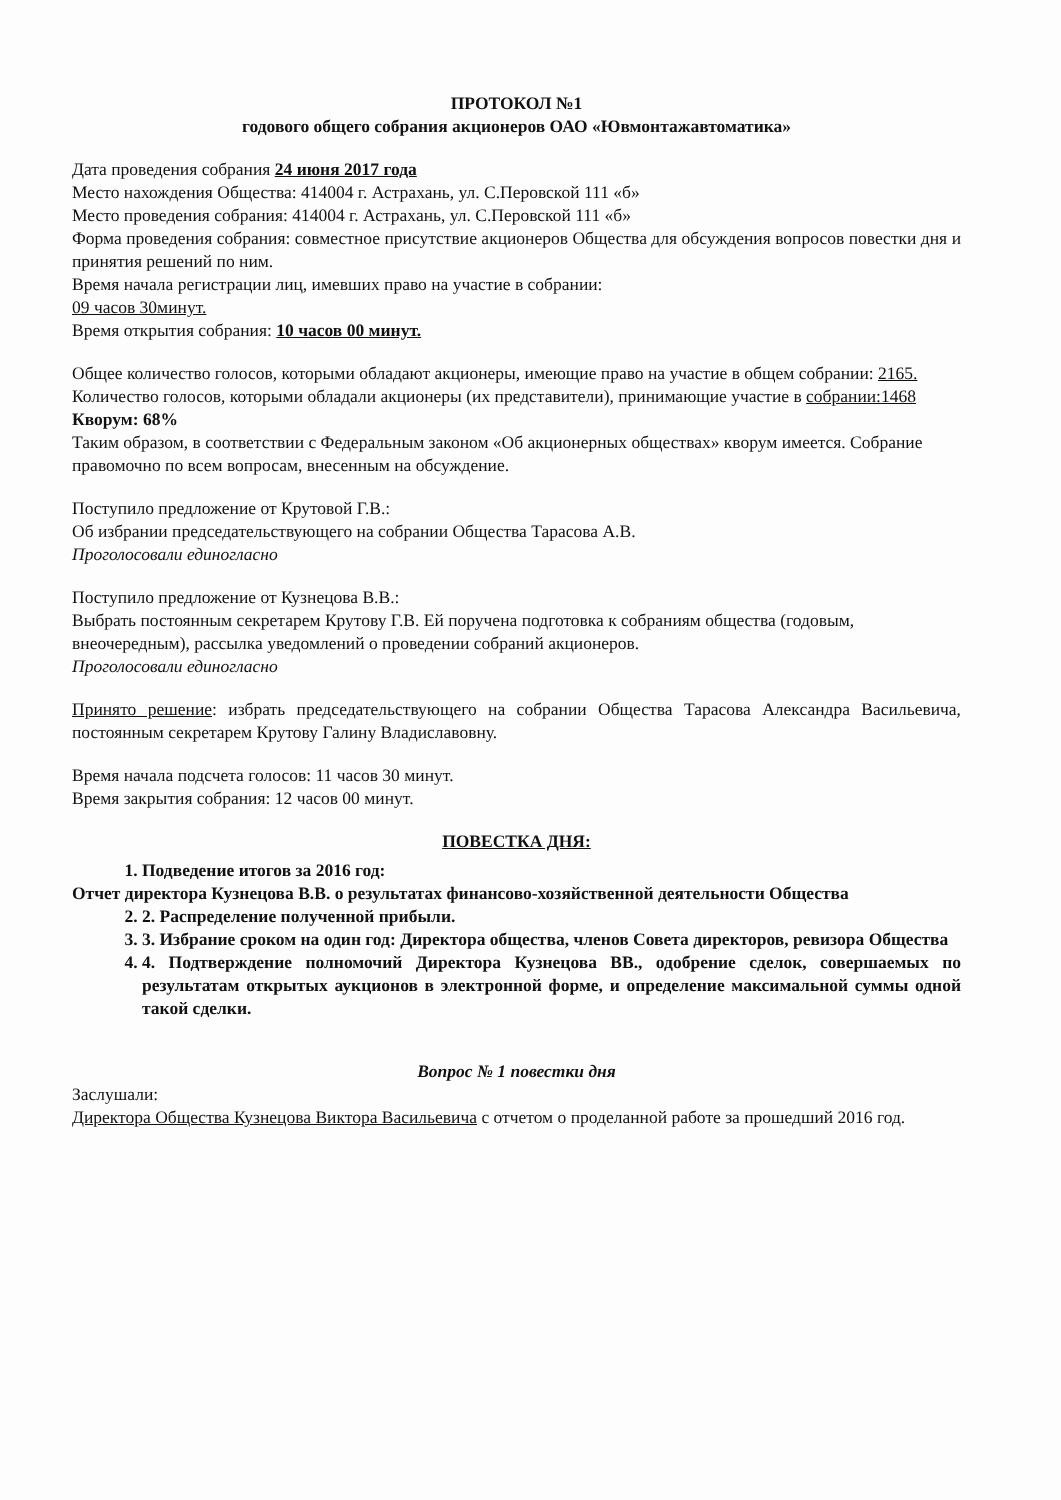ПРОТОКОЛ №1
годового общего собрания акционеров ОАО «Ювмонтажавтоматика»
Дата проведения собрания 24 июня 2017 года
Место нахождения Общества: 414004 г. Астрахань, ул. С.Перовской 111 «б»
Место проведения собрания: 414004 г. Астрахань, ул. С.Перовской 111 «б»
Форма проведения собрания: совместное присутствие акционеров Общества для обсуждения вопросов повестки дня и принятия решений по ним.
Время начала регистрации лиц, имевших право на участие в собрании:
09 часов 30минут.
Время открытия собрания: 10 часов 00 минут.
Общее количество голосов, которыми обладают акционеры, имеющие право на участие в общем собрании: 2165.
Количество голосов, которыми обладали акционеры (их представители), принимающие участие в собрании:1468
Кворум: 68%
Таким образом, в соответствии с Федеральным законом «Об акционерных обществах» кворум имеется. Собрание правомочно по всем вопросам, внесенным на обсуждение.
Поступило предложение от Крутовой Г.В.:
Об избрании председательствующего на собрании Общества Тарасова А.В.
Проголосовали единогласно
Поступило предложение от Кузнецова В.В.:
Выбрать постоянным секретарем Крутову Г.В. Ей поручена подготовка к собраниям общества (годовым, внеочередным), рассылка уведомлений о проведении собраний акционеров.
Проголосовали единогласно
Принято решение: избрать председательствующего на собрании Общества Тарасова Александра Васильевича, постоянным секретарем Крутову Галину Владиславовну.
Время начала подсчета голосов: 11 часов 30 минут.
Время закрытия собрания: 12 часов 00 минут.
ПОВЕСТКА ДНЯ:
1. Подведение итогов за 2016 год:
Отчет директора Кузнецова В.В. о результатах финансово-хозяйственной деятельности Общества
2. 2. Распределение полученной прибыли.
3. 3. Избрание сроком на один год: Директора общества, членов Совета директоров, ревизора Общества
4. 4. Подтверждение полномочий Директора Кузнецова ВВ., одобрение сделок, совершаемых по результатам открытых аукционов в электронной форме, и определение максимальной суммы одной такой сделки.
Вопрос № 1 повестки дня
Заслушали:
Директора Общества Кузнецова Виктора Васильевича с отчетом о проделанной работе за прошедший 2016 год.